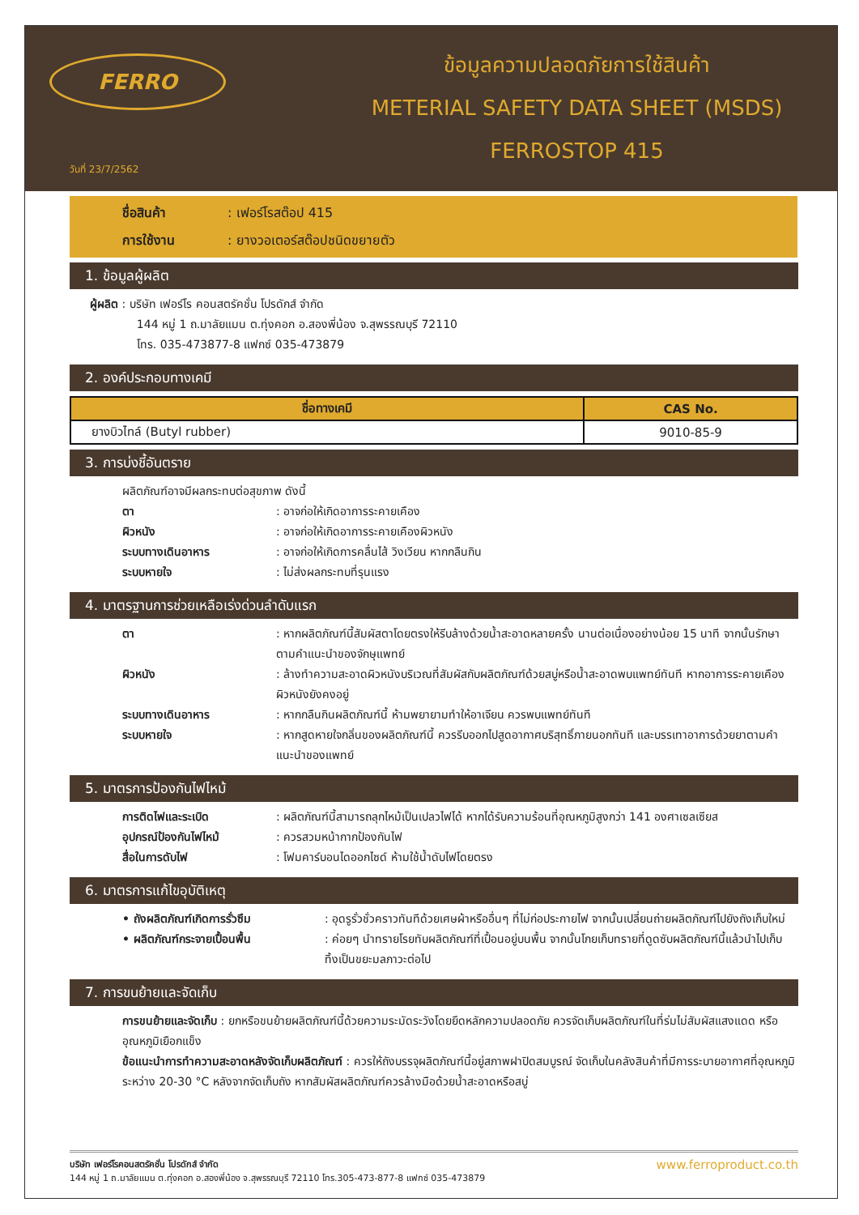FERRO
วันที่ 23/7/2562
ข้อมูลความปลอดภัยการใช้สินค้า
METERIAL SAFETY DATA SHEET (MSDS)
FERROSTOP 415
ชื่อสินค้า : เฟอร์โรสต๊อป 415
การใช้งาน : ยางวอเตอร์สต๊อปชนิดขยายตัว
1. ข้อมูลผู้ผลิต
ผู้ผลิต : บริษัท เฟอร์โร คอนสตรัคชั่น โปรดักส์ จำกัด
144 หมู่ 1 ถ.มาลัยแมน ต.ทุ่งคอก อ.สองพี่น้อง จ.สุพรรณบุรี 72110
โทร. 035-473877-8 แฟกซ์ 035-473879
2. องค์ประกอบทางเคมี
| ชื่อทางเคมี | CAS No. |
| --- | --- |
| ยางบิวไทล์ (Butyl rubber) | 9010-85-9 |
3. การบ่งชี้อันตราย
ผลิตภัณฑ์อาจมีผลกระทบต่อสุขภาพ ดังนี้
ตา: อาจก่อให้เกิดอาการระคายเคือง
ผิวหนัง: อาจก่อให้เกิดอาการระคายเคืองผิวหนัง
ระบบทางเดินอาหาร: อาจก่อให้เกิดการคลื่นไส้ วิงเวียน หากกลืนกิน
ระบบหายใจ: ไม่ส่งผลกระทบที่รุนแรง
4. มาตรฐานการช่วยเหลือเร่งด่วนลำดับแรก
ตา: หากผลิตภัณฑ์นี้สัมผัสตาโดยตรงให้รีบล้างด้วยน้ำสะอาดหลายครั้ง นานต่อเนื่องอย่างน้อย 15 นาที จากนั้นรักษาตามคำแนะนำของจักษุแพทย์
ผิวหนัง: ล้างทำความสะอาดผิวหนังบริเวณที่สัมผัสกับผลิตภัณฑ์ด้วยสบู่หรือน้ำสะอาดพบแพทย์ทันที หากอาการระคายเคืองผิวหนังยังคงอยู่
ระบบทางเดินอาหาร: หากกลืนกินผลิตภัณฑ์นี้ ห้ามพยายามทำให้อาเจียน ควรพบแพทย์ทันที
ระบบหายใจ: หากสูดหายใจกลิ่นของผลิตภัณฑ์นี้ ควรรีบออกไปสูดอากาศบริสุทธิ์ภายนอกทันที และบรรเทาอาการด้วยยาตามคำแนะนำของแพทย์
5. มาตรการป้องกันไฟไหม้
การติดไฟและระเบิด: ผลิตภัณฑ์นี้สามารถลุกไหม้เป็นเปลวไฟได้ หากได้รับความร้อนที่อุณหภูมิสูงกว่า 141 องศาเซลเซียส
อุปกรณ์ป้องกันไฟไหม้: ควรสวมหน้ากากป้องกันไฟ
สื่อในการดับไฟ: โฟมคาร์บอนไดออกไซด์ ห้ามใช้น้ำดับไฟโดยตรง
6. มาตรการแก้ไขอุบัติเหตุ
• ถังผลิตภัณฑ์เกิดการรั่วซึม: อุดรูรั่วชั่วคราวทันทีด้วยเศษผ้าหรืออื่นๆ ที่ไม่ก่อประกายไฟ จากนั้นเปลี่ยนถ่ายผลิตภัณฑ์ไปยังถังเก็บใหม่
• ผลิตภัณฑ์กระจายเปื้อนพื้น: ค่อยๆ นำทรายโรยทับผลิตภัณฑ์ที่เปื้อนอยู่บนพื้น จากนั้นโกยเก็บทรายที่ดูดซับผลิตภัณฑ์นี้แล้วนำไปเก็บ ทิ้งเป็นขยะมลภาวะต่อไป
7. การขนย้ายและจัดเก็บ
การขนย้ายและจัดเก็บ : ยกหรือขนย้ายผลิตภัณฑ์นี้ด้วยความระมัดระวังโดยยึดหลักความปลอดภัย ควรจัดเก็บผลิตภัณฑ์ในที่ร่มไม่สัมผัสแสงแดด หรืออุณหภูมิเยือกแข็ง
ข้อแนะนำการทำความสะอาดหลังจัดเก็บผลิตภัณฑ์ : ควรให้ถังบรรจุผลิตภัณฑ์นี้อยู่สภาพฝาปิดสมบูรณ์ จัดเก็บในคลังสินค้าที่มีการระบายอากาศที่อุณหภูมิระหว่าง 20-30 °C หลังจากจัดเก็บถัง หากสัมผัสผลิตภัณฑ์ควรล้างมือด้วยน้ำสะอาดหรือสบู่
บริษัท เฟอร์โรคอนสตรัคชั่น โปรดักส์ จำกัด
144 หมู่ 1 ถ.มาลัยแมน ต.ทุ่งคอก อ.สองพี่น้อง จ.สุพรรณบุรี 72110 โทร.305-473-877-8 แฟกซ์ 035-473879
www.ferroproduct.co.th